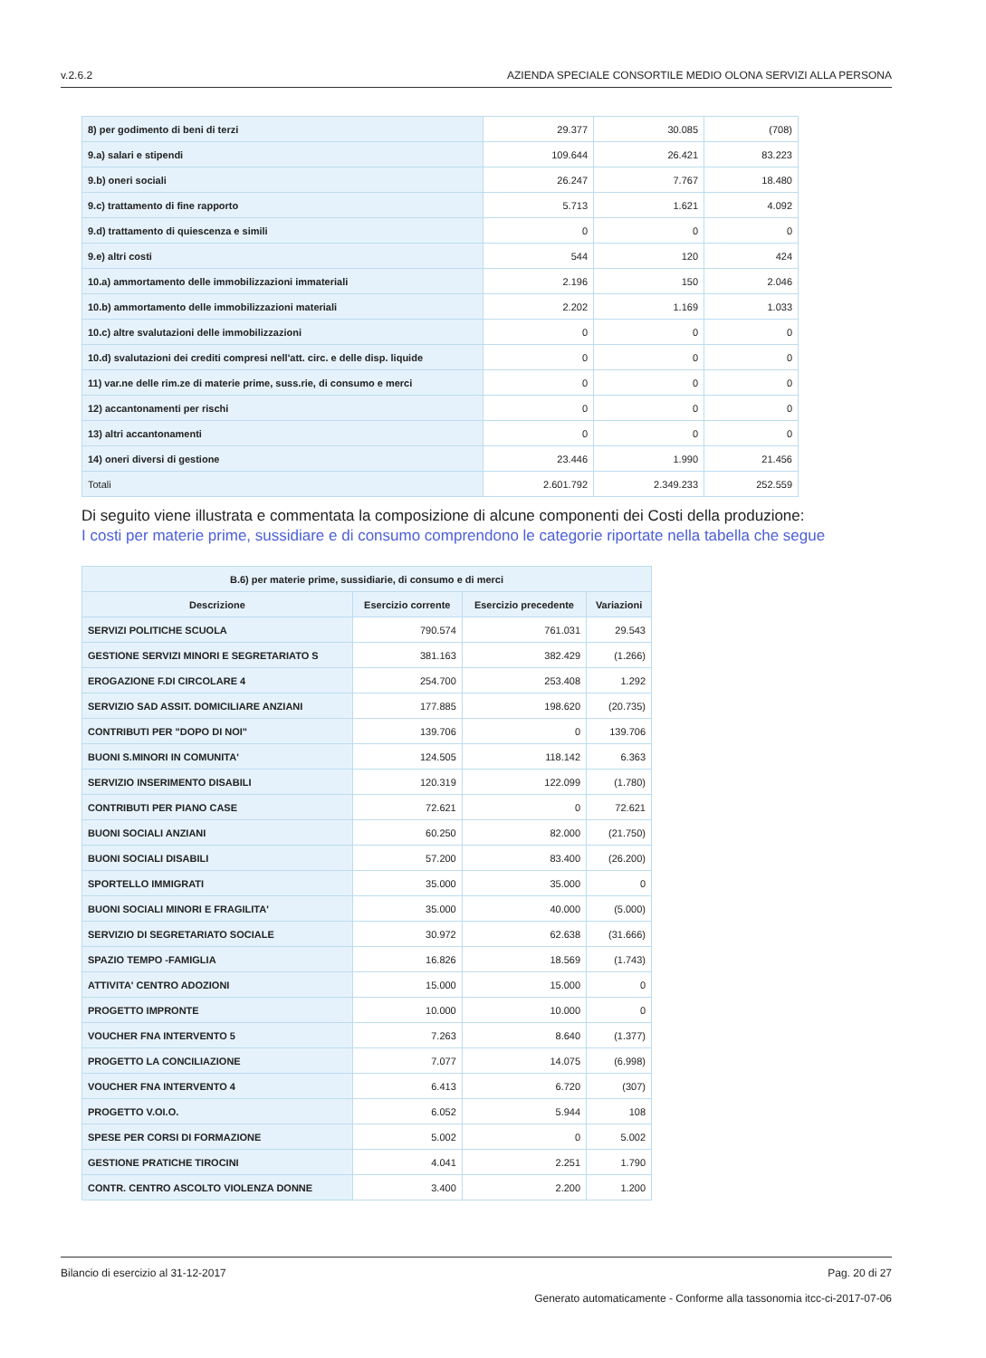v.2.6.2 AZIENDA SPECIALE CONSORTILE MEDIO OLONA SERVIZI ALLA PERSONA
| 8) per godimento di beni di terzi | 29.377 | 30.085 | (708) |
| 9.a) salari e stipendi | 109.644 | 26.421 | 83.223 |
| 9.b) oneri sociali | 26.247 | 7.767 | 18.480 |
| 9.c) trattamento di fine rapporto | 5.713 | 1.621 | 4.092 |
| 9.d) trattamento di quiescenza e simili | 0 | 0 | 0 |
| 9.e) altri costi | 544 | 120 | 424 |
| 10.a) ammortamento delle immobilizzazioni immateriali | 2.196 | 150 | 2.046 |
| 10.b) ammortamento delle immobilizzazioni materiali | 2.202 | 1.169 | 1.033 |
| 10.c) altre svalutazioni delle immobilizzazioni | 0 | 0 | 0 |
| 10.d) svalutazioni dei crediti compresi nell'att. circ. e delle disp. liquide | 0 | 0 | 0 |
| 11) var.ne delle rim.ze di materie prime, suss.rie, di consumo e merci | 0 | 0 | 0 |
| 12) accantonamenti per rischi | 0 | 0 | 0 |
| 13) altri accantonamenti | 0 | 0 | 0 |
| 14) oneri diversi di gestione | 23.446 | 1.990 | 21.456 |
| Totali | 2.601.792 | 2.349.233 | 252.559 |
Di seguito viene illustrata e commentata la composizione di alcune componenti dei Costi della produzione:
I costi per materie prime, sussidiare e di consumo comprendono le categorie riportate nella tabella che segue
| B.6) per materie prime, sussidiarie, di consumo e di merci | | | |
| --- | --- | --- | --- |
| Descrizione | Esercizio corrente | Esercizio precedente | Variazioni |
| SERVIZI POLITICHE SCUOLA | 790.574 | 761.031 | 29.543 |
| GESTIONE SERVIZI MINORI E SEGRETARIATO S | 381.163 | 382.429 | (1.266) |
| EROGAZIONE F.DI CIRCOLARE 4 | 254.700 | 253.408 | 1.292 |
| SERVIZIO SAD ASSIT. DOMICILIARE ANZIANI | 177.885 | 198.620 | (20.735) |
| CONTRIBUTI PER "DOPO DI NOI" | 139.706 | 0 | 139.706 |
| BUONI S.MINORI IN COMUNITA' | 124.505 | 118.142 | 6.363 |
| SERVIZIO INSERIMENTO DISABILI | 120.319 | 122.099 | (1.780) |
| CONTRIBUTI PER PIANO CASE | 72.621 | 0 | 72.621 |
| BUONI SOCIALI ANZIANI | 60.250 | 82.000 | (21.750) |
| BUONI SOCIALI DISABILI | 57.200 | 83.400 | (26.200) |
| SPORTELLO IMMIGRATI | 35.000 | 35.000 | 0 |
| BUONI SOCIALI MINORI E FRAGILITA' | 35.000 | 40.000 | (5.000) |
| SERVIZIO DI SEGRETARIATO SOCIALE | 30.972 | 62.638 | (31.666) |
| SPAZIO TEMPO -FAMIGLIA | 16.826 | 18.569 | (1.743) |
| ATTIVITA' CENTRO ADOZIONI | 15.000 | 15.000 | 0 |
| PROGETTO IMPRONTE | 10.000 | 10.000 | 0 |
| VOUCHER FNA INTERVENTO 5 | 7.263 | 8.640 | (1.377) |
| PROGETTO LA CONCILIAZIONE | 7.077 | 14.075 | (6.998) |
| VOUCHER FNA INTERVENTO 4 | 6.413 | 6.720 | (307) |
| PROGETTO V.OI.O. | 6.052 | 5.944 | 108 |
| SPESE PER CORSI DI FORMAZIONE | 5.002 | 0 | 5.002 |
| GESTIONE PRATICHE TIROCINI | 4.041 | 2.251 | 1.790 |
| CONTR. CENTRO ASCOLTO VIOLENZA DONNE | 3.400 | 2.200 | 1.200 |
Bilancio di esercizio al 31-12-2017 Pag. 20 di 27
Generato automaticamente - Conforme alla tassonomia itcc-ci-2017-07-06